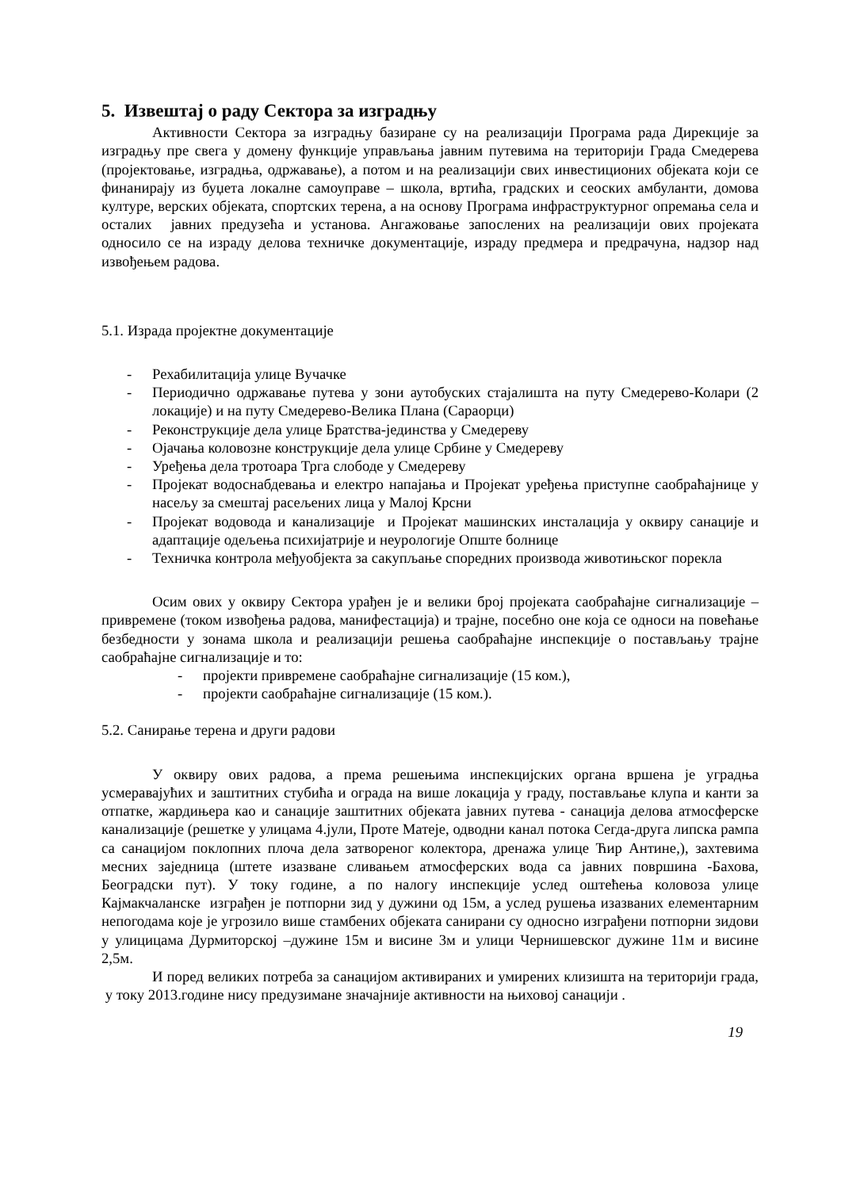5. Извештај о раду Сектора за изградњу
Активности Сектора за изградњу базиране су на реализацији Програма рада Дирекције за изградњу пре свега у домену функције управљања јавним путевима на територији Града Смедерева (пројектовање, изградња, одржавање), а потом и на реализацији свих инвестиционих објеката који се финанирају из буџета локалне самоуправе – школа, вртића, градских и сеоских амбуланти, домова културе, верских објеката, спортских терена, а на основу Програма инфраструктурног опремања села и осталих јавних предузећа и установа. Ангажовање запослених на реализацији ових пројеката односило се на израду делова техничке документације, израду предмера и предрачуна, надзор над извођењем радова.
5.1. Израда пројектне документације
- Рехабилитација улице Вучачке
- Периодично одржавање путева у зони аутобуских стајалишта на путу Смедерево-Колари (2 локације) и на путу Смедерево-Велика Плана (Сараорци)
- Реконструкције дела улице Братства-јединства у Смедереву
- Ојачања коловозне конструкције дела улице Србине у Смедереву
- Уређења дела тротоара Трга слободе у Смедереву
- Пројекат водоснабдевања и електро напајања и Пројекат уређења приступне саобраћајнице у насељу за смештај расељених лица у Малој Крсни
- Пројекат водовода и канализације и Пројекат машинских инсталација у оквиру санације и адаптације одељења психијатрије и неурологије Опште болнице
- Техничка контрола међуобјекта за сакупљање споредних производа животињског порекла
Осим ових у оквиру Сектора урађен је и велики број пројеката саобраћајне сигнализације –привремене (током извођења радова, манифестација) и трајне, посебно оне која се односи на повећање безбедности у зонама школа и реализацији решења саобраћајне инспекције о постављању трајне саобраћајне сигнализације и то:
- пројекти привремене саобраћајне сигнализације (15 ком.),
- пројекти саобраћајне сигнализације (15 ком.).
5.2. Санирање терена и други радови
У оквиру ових радова, а према решењима инспекцијских органа вршена је уградња усмеравајућих и заштитних стубића и ограда на више локација у граду, постављање клупа и канти за отпатке, жардињера као и санације заштитних објеката јавних путева - санација делова атмосферске канализације (решетке у улицама 4.јули, Проте Матеје, одводни канал потока Сегда-друга липска рампа са санацијом поклопних плоча дела затвореног колектора, дренажа улице Ћир Антине,), захтевима месних заједница (штете изазване сливањем атмосферских вода са јавних површина -Бахова, Београдски пут). У току године, а по налогу инспекције услед оштећења коловоза улице Кајмакчаланске изграђен је потпорни зид у дужини од 15м, а услед рушења изазваних елементарним непогодама које је угрозило више стамбених објеката санирани су односно изграђени потпорни зидови у улицицама Дурмиторској –дужине 15м и висине 3м и улици Чернишевског дужине 11м и висине 2,5м.
И поред великих потреба за санацијом активираних и умирених клизишта на територији града, у току 2013.године нису предузимане значајније активности на њиховој санацији .
19